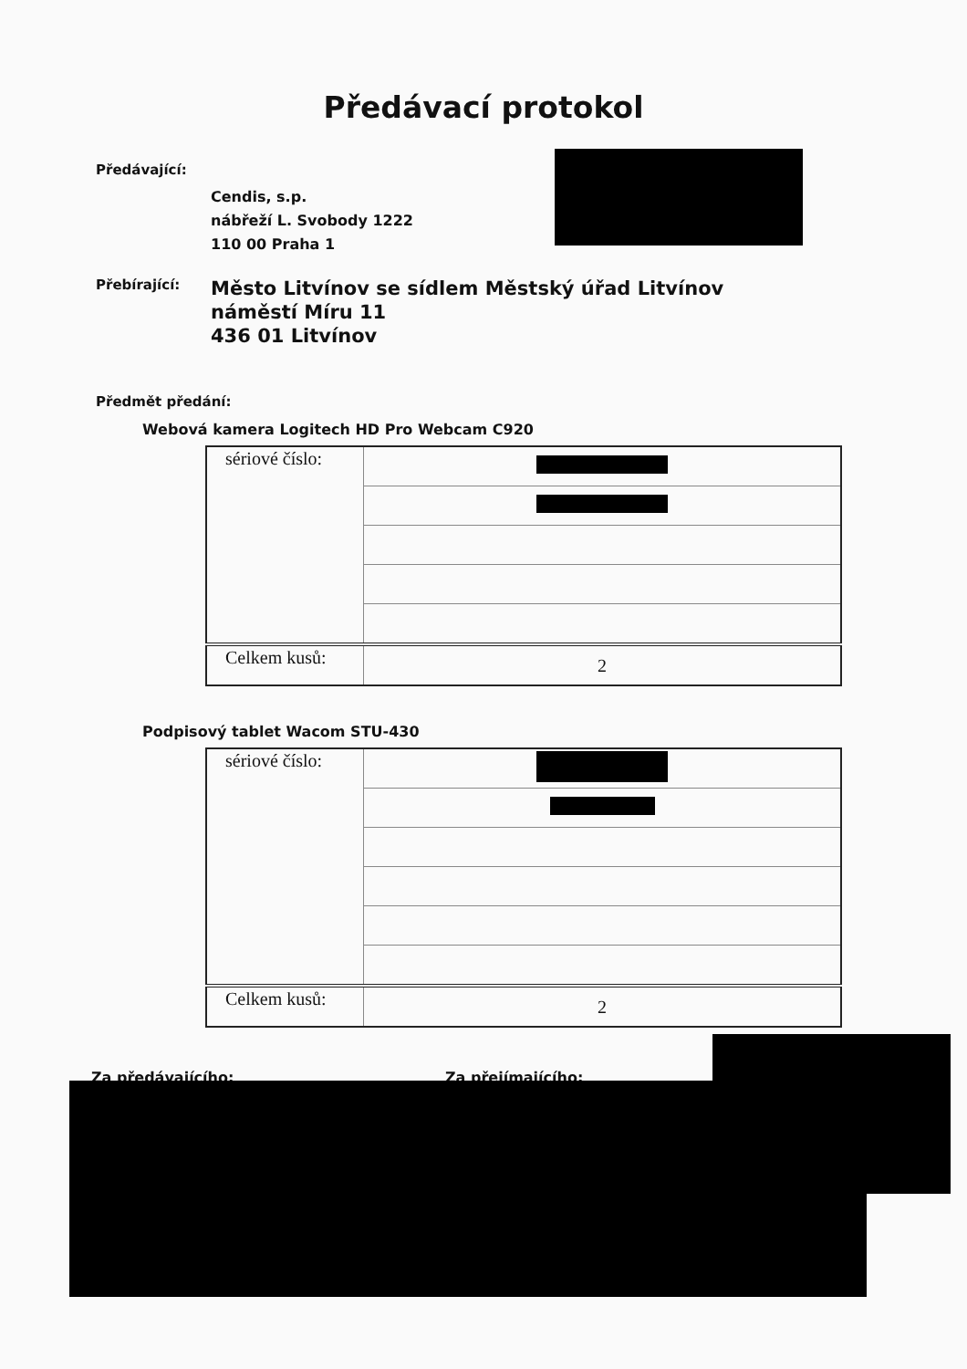Předávací protokol
Předávající:
Cendis, s.p.
nábřeží L. Svobody 1222
110 00 Praha 1
Přebírající:
Město Litvínov se sídlem Městský úřad Litvínov
náměstí Míru 11
436 01 Litvínov
Předmět předání:
Webová kamera Logitech HD Pro Webcam C920
| sériové číslo: | |
| Celkem kusů: | 2 |
Podpisový tablet Wacom STU-430
| sériové číslo: | |
| Celkem kusů: | 2 |
Za předávajícího: Za přejímajícího: